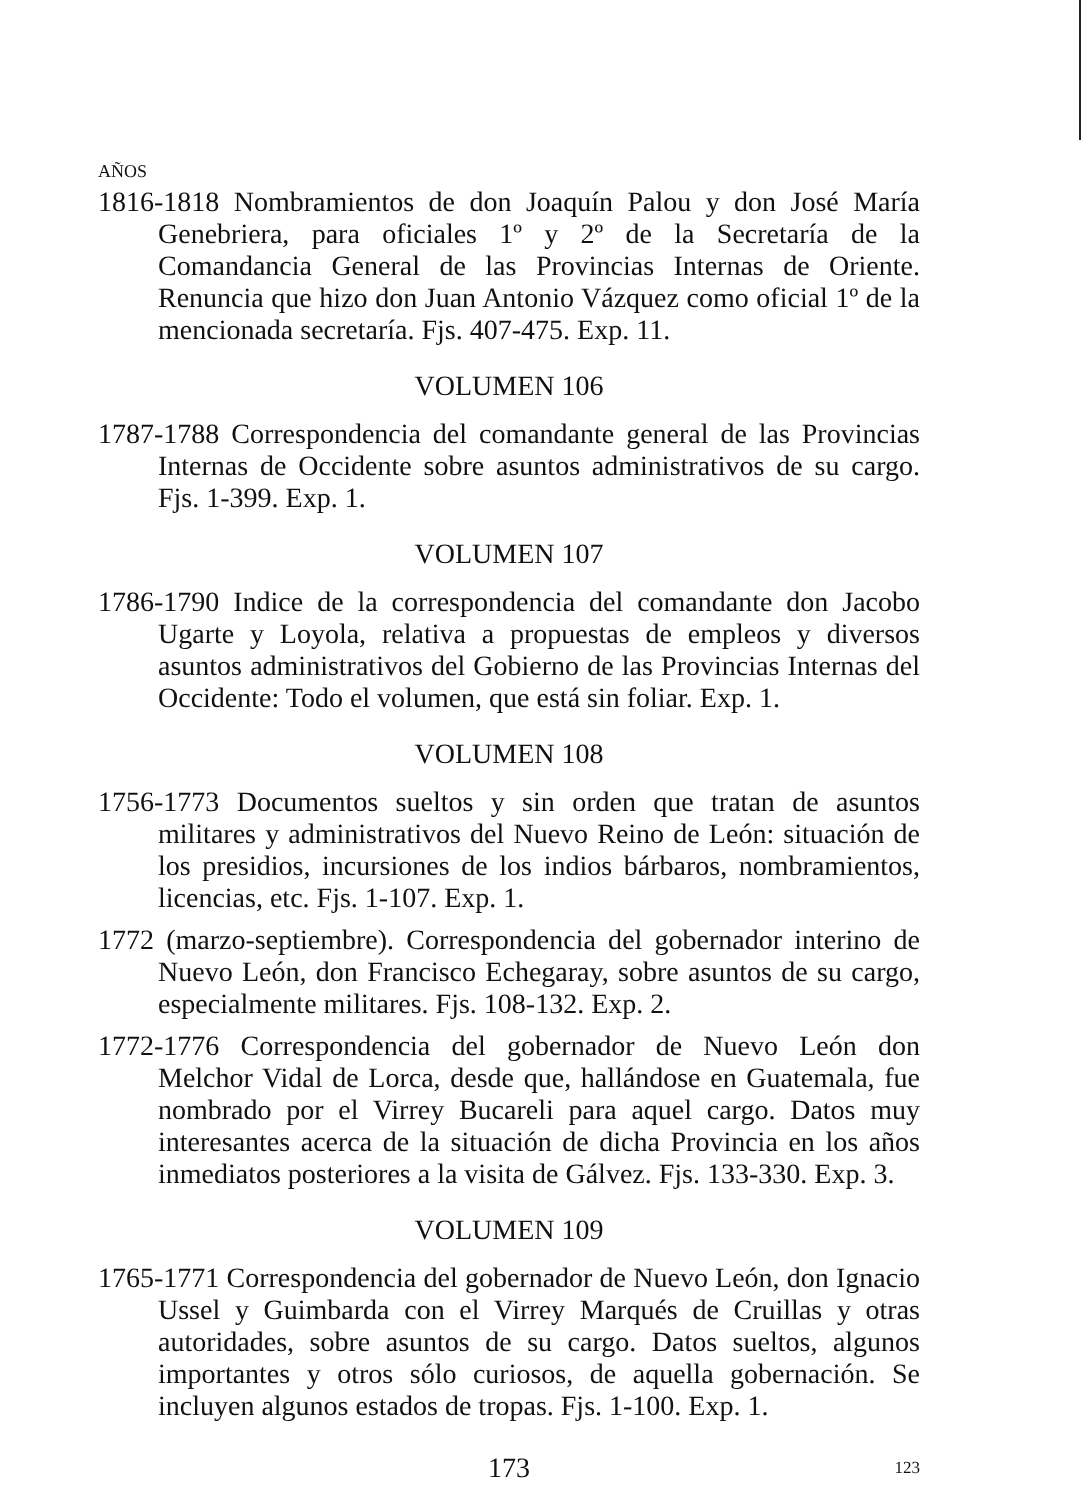AÑOS
1816-1818 Nombramientos de don Joaquín Palou y don José María Genebriera, para oficiales 1º y 2º de la Secretaría de la Comandancia General de las Provincias Internas de Oriente. Renuncia que hizo don Juan Antonio Vázquez como oficial 1º de la mencionada secretaría. Fjs. 407-475. Exp. 11.
VOLUMEN 106
1787-1788 Correspondencia del comandante general de las Provincias Internas de Occidente sobre asuntos administrativos de su cargo. Fjs. 1-399. Exp. 1.
VOLUMEN 107
1786-1790 Indice de la correspondencia del comandante don Jacobo Ugarte y Loyola, relativa a propuestas de empleos y diversos asuntos administrativos del Gobierno de las Provincias Internas del Occidente: Todo el volumen, que está sin foliar. Exp. 1.
VOLUMEN 108
1756-1773 Documentos sueltos y sin orden que tratan de asuntos militares y administrativos del Nuevo Reino de León: situación de los presidios, incursiones de los indios bárbaros, nombramientos, licencias, etc. Fjs. 1-107. Exp. 1.
1772 (marzo-septiembre). Correspondencia del gobernador interino de Nuevo León, don Francisco Echegaray, sobre asuntos de su cargo, especialmente militares. Fjs. 108-132. Exp. 2.
1772-1776 Correspondencia del gobernador de Nuevo León don Melchor Vidal de Lorca, desde que, hallándose en Guatemala, fue nombrado por el Virrey Bucareli para aquel cargo. Datos muy interesantes acerca de la situación de dicha Provincia en los años inmediatos posteriores a la visita de Gálvez. Fjs. 133-330. Exp. 3.
VOLUMEN 109
1765-1771 Correspondencia del gobernador de Nuevo León, don Ignacio Ussel y Guimbarda con el Virrey Marqués de Cruillas y otras autoridades, sobre asuntos de su cargo. Datos sueltos, algunos importantes y otros sólo curiosos, de aquella gobernación. Se incluyen algunos estados de tropas. Fjs. 1-100. Exp. 1.
173 123